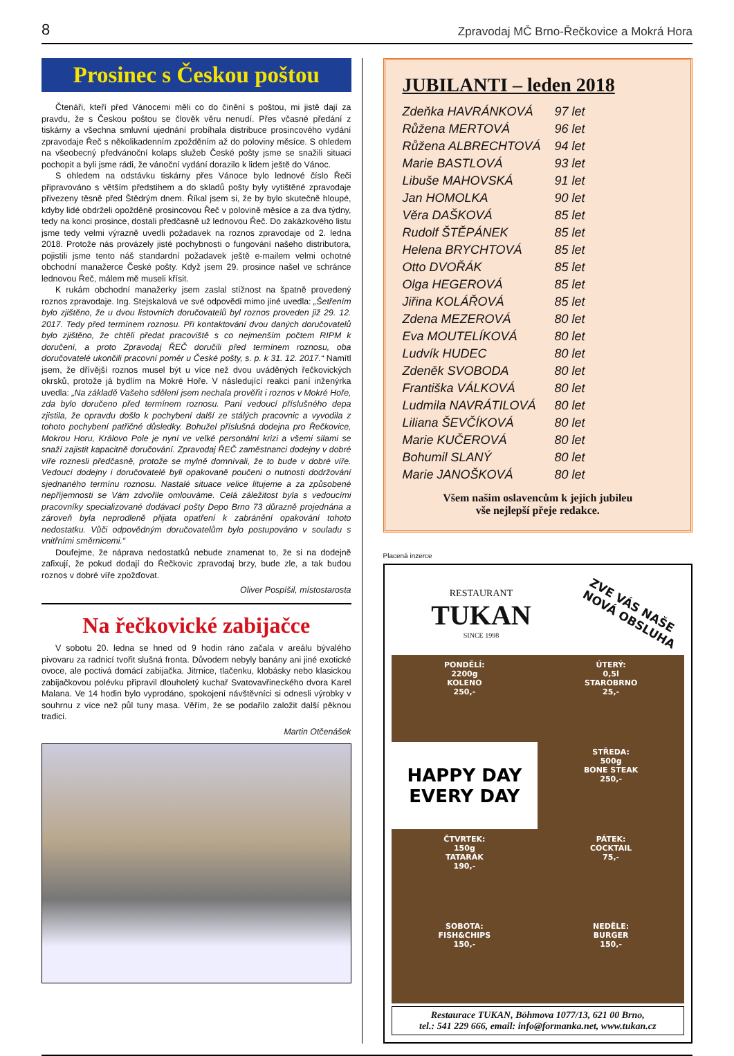8 Zpravodaj MČ Brno-Řečkovice a Mokrá Hora
Prosinec s Českou poštou
Čtenáři, kteří před Vánocemi měli co do činění s poštou, mi jistě dají za pravdu, že s Českou poštou se člověk věru nenudí. Přes včasné předání z tiskárny a všechna smluvní ujednání probíhala distribuce prosincového vydání zpravodaje Řeč s několikadenním zpožděním až do poloviny měsíce. S ohledem na všeobecný předvánoční kolaps služeb České pošty jsme se snažili situaci pochopit a byli jsme rádi, že vánoční vydání dorazilo k lidem ještě do Vánoc.
S ohledem na odstávku tiskárny přes Vánoce bylo lednové číslo Řeči připravováno s větším předstihem a do skladů pošty byly vytištěné zpravodaje přivezeny těsně před Štědrým dnem. Říkal jsem si, že by bylo skutečně hloupé, kdyby lidé obdrželi opožděně prosincovou Řeč v polovině měsíce a za dva týdny, tedy na konci prosince, dostali předčasně už lednovou Řeč. Do zakázkového listu jsme tedy velmi výrazně uvedli požadavek na roznos zpravodaje od 2. ledna 2018. Protože nás provázely jisté pochybnosti o fungování našeho distributora, pojistili jsme tento náš standardní požadavek ještě e-mailem velmi ochotné obchodní manažerce České pošty. Když jsem 29. prosince našel ve schránce lednovou Řeč, málem mě museli křísit.
K rukám obchodní manažerky jsem zaslal stížnost na špatně provedený roznos zpravodaje. Ing. Stejskalová ve své odpovědi mimo jiné uvedla: „Šetřením bylo zjištěno, že u dvou listovních doručovatelů byl roznos proveden již 29. 12. 2017. Tedy před termínem roznosu. Při kontaktování dvou daných doručovatelů bylo zjištěno, že chtěli předat pracoviště s co nejmenším počtem RIPM k doručení, a proto Zpravodaj ŘEČ doručili před termínem roznosu, oba doručovatelé ukončili pracovní poměr u České pošty, s. p. k 31. 12. 2017.“ Namítl jsem, že dřívější roznos musel být u více než dvou uváděných řečkovických okrsků, protože já bydlím na Mokré Hoře. V následující reakci paní inženýrka uvedla: „Na základě Vašeho sdělení jsem nechala prověřit i roznos v Mokré Hoře, zda bylo doručeno před termínem roznosu. Paní vedoucí příslušného depa zjistila, že opravdu došlo k pochybení další ze stálých pracovnic a vyvodila z tohoto pochybení patřičné důsledky. Bohužel příslušná dodejna pro Řečkovice, Mokrou Horu, Královo Pole je nyní ve velké personální krizi a všemi silami se snaží zajistit kapacitně doručování. Zpravodaj ŘEČ zaměstnanci dodejny v dobré víře roznesli předčasně, protože se mylně domnívali, že to bude v dobré víře. Vedoucí dodejny i doručovatelé byli opakovaně poučeni o nutnosti dodržování sjednaného termínu roznosu. Nastalé situace velice litujeme a za způsobené nepříjemnosti se Vám zdvořile omlouváme. Celá záležitost byla s vedoucími pracovníky specializované dodávací pošty Depo Brno 73 důrazně projednána a zároveň byla neprodleně přijata opatření k zabránění opakování tohoto nedostatku. Vůči odpovědným doručovatelům bylo postupováno v souladu s vnitřními směrnicemi.“
Doufejme, že náprava nedostatků nebude znamenat to, že si na dodejně zafixují, že pokud dodají do Řečkovic zpravodaj brzy, bude zle, a tak budou roznos v dobré víře zpožďovat.
Oliver Pospíšil, místostarosta
Na řečkovické zabijačce
V sobotu 20. ledna se hned od 9 hodin ráno začala v areálu bývalého pivovaru za radnicí tvořit slušná fronta. Důvodem nebyly banány ani jiné exotické ovoce, ale poctivá domácí zabijačka. Jitrnice, tlačenku, klobásky nebo klasickou zabijačkovou polévku připravil dlouholetý kuchař Svatovavřineckého dvora Karel Malana. Ve 14 hodin bylo vyprodáno, spokojení návštěvníci si odnesli výrobky v souhrnu z více než půl tuny masa. Věřím, že se podařilo založit další pěknou tradici.
Martin Otčenášek
JUBILANTI – leden 2018
| Zdeňka HAVRÁNKOVÁ | 97 let |
| Růžena MERTOVÁ | 96 let |
| Růžena ALBRECHTOVÁ | 94 let |
| Marie BASTLOVÁ | 93 let |
| Libuše MAHOVSKÁ | 91 let |
| Jan HOMOLKA | 90 let |
| Věra DAŠKOVÁ | 85 let |
| Rudolf ŠTĚPÁNEK | 85 let |
| Helena BRYCHTOVÁ | 85 let |
| Otto DVOŘÁK | 85 let |
| Olga HEGEROVÁ | 85 let |
| Jiřina KOLÁŘOVÁ | 85 let |
| Zdena MEZEROVÁ | 80 let |
| Eva MOUTELÍKOVÁ | 80 let |
| Ludvík HUDEC | 80 let |
| Zdeněk SVOBODA | 80 let |
| Františka VÁLKOVÁ | 80 let |
| Ludmila NAVRÁTILOVÁ | 80 let |
| Liliana ŠEVČÍKOVÁ | 80 let |
| Marie KUČEROVÁ | 80 let |
| Bohumil SLANÝ | 80 let |
| Marie JANOŠKOVÁ | 80 let |
Všem našim oslavencům k jejich jubileu
vše nejlepší přeje redakce.
Placená inzerce
RESTAURANT
TUKAN
SINCE 1998
ZVE VÁS NAŠE
NOVÁ OBSLUHA
PONDĚLÍ:
2200g
KOLENO
250,-
ÚTERÝ:
0,5l
STAROBRNO
25,-
HAPPY DAY
EVERY DAY
STŘEDA:
500g
BONE STEAK
250,-
ČTVRTEK:
150g
TATARÁK
190,-
PÁTEK:
COCKTAIL
75,-
SOBOTA:
FISH&CHIPS
150,-
NEDĚLE:
BURGER
150,-
Restaurace TUKAN, Böhmova 1077/13, 621 00 Brno,
tel.: 541 229 666, email: info@formanka.net, www.tukan.cz